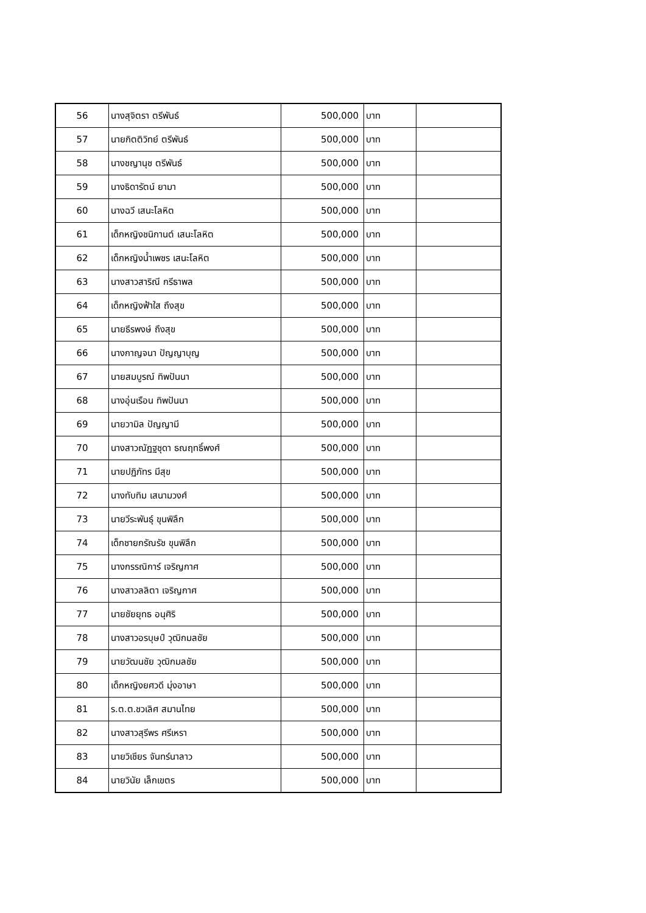| 56 | นางสุจิตรา ตรีพันธ์ | 500,000 | บาท | |
| 57 | นายกิตติวิทย์ ตรีพันธ์ | 500,000 | บาท | |
| 58 | นางชญานุช ตรีพันธ์ | 500,000 | บาท | |
| 59 | นางธิดารัตน์ ยามา | 500,000 | บาท | |
| 60 | นางฉวี เสนะโลหิต | 500,000 | บาท | |
| 61 | เด็กหญิงชนิกานต์ เสนะโลหิต | 500,000 | บาท | |
| 62 | เด็กหญิงน้ำเพชร เสนะโลหิต | 500,000 | บาท | |
| 63 | นางสาวสาริณี กรีธาพล | 500,000 | บาท | |
| 64 | เด็กหญิงฟ้าใส ถึงสุข | 500,000 | บาท | |
| 65 | นายธีรพงษ์ ถึงสุข | 500,000 | บาท | |
| 66 | นางกาญจนา ปัญญาบุญ | 500,000 | บาท | |
| 67 | นายสมบูรณ์ ทิพปันนา | 500,000 | บาท | |
| 68 | นางอุ่นเรือน ทิพปันนา | 500,000 | บาท | |
| 69 | นายวามิล ปัญญามี | 500,000 | บาท | |
| 70 | นางสาวณัฏฐชุดา ธณฤทธิ์พงศ์ | 500,000 | บาท | |
| 71 | นายปฏิภัทร มีสุข | 500,000 | บาท | |
| 72 | นางทับทิม เสนามวงศ์ | 500,000 | บาท | |
| 73 | นายวีระพันธุ์ ขุนพิลึก | 500,000 | บาท | |
| 74 | เด็กชายกรัณรัช ขุนพิลึก | 500,000 | บาท | |
| 75 | นางกรรณิการ์ เจริญกาศ | 500,000 | บาท | |
| 76 | นางสาวลลิตา เจริญกาศ | 500,000 | บาท | |
| 77 | นายชัยยุทธ อนุศิริ | 500,000 | บาท | |
| 78 | นางสาวอรบุษป์ วุฒิกมลชัย | 500,000 | บาท | |
| 79 | นายวัฒนชัย วุฒิกมลชัย | 500,000 | บาท | |
| 80 | เด็กหญิงยศวดี มุ่งอาษา | 500,000 | บาท | |
| 81 | ร.ต.ต.ชวเลิศ สมานไทย | 500,000 | บาท | |
| 82 | นางสาวสุรีพร ศรีเหรา | 500,000 | บาท | |
| 83 | นายวิเชียร จันทร์นาลาว | 500,000 | บาท | |
| 84 | นายวินัย เล็กเขตร | 500,000 | บาท | |